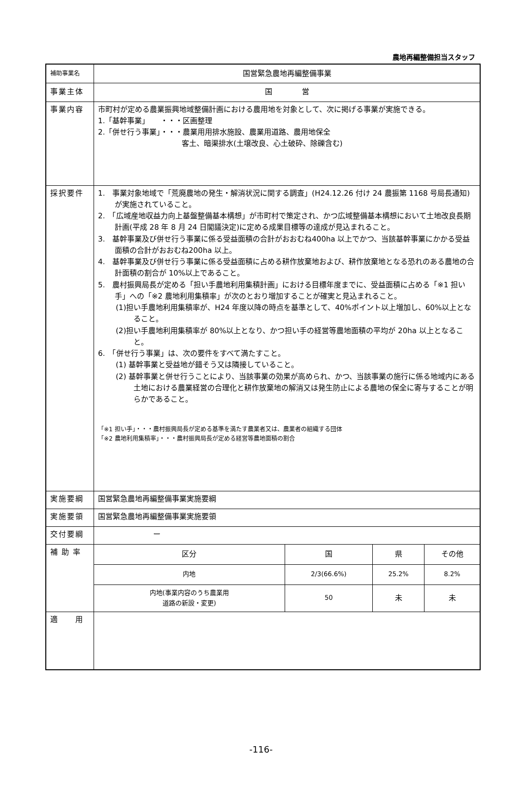農地再編整備担当スタッフ
| 補助事業名 | 国営緊急農地再編整備事業 |
| 事業主体 | 国 営 |
| 事業内容 | 市町村が定める農業振興地域整備計画における農用地を対象として、次に掲げる事業が実施できる。 1.「基幹事業」 ・・・区画整理 2.「併せ行う事業」・・・農業用用排水施設、農業用道路、農用地保全 客土、暗渠排水(土壌改良、心土破砕、除礫含む) |
| 採択要件 | 1. 事業対象地域で「荒廃農地の発生・解消状況に関する調査」(H24.12.26 付け 24 農振第 1168 号局長通知)が実施されていること。 2. 「広域産地収益力向上基盤整備基本構想」が市町村で策定され、かつ広域整備基本構想において土地改良長期計画(平成 28 年 8 月 24 日閣議決定)に定める成果目標等の達成が見込まれること。 3. 基幹事業及び併せ行う事業に係る受益面積の合計がおおむね400ha 以上でかつ、当該基幹事業にかかる受益面積の合計がおおむね200ha 以上。 4. 基幹事業及び併せ行う事業に係る受益面積に占める耕作放棄地および、耕作放棄地となる恐れのある農地の合計面積の割合が 10%以上であること。 5. 農村振興局長が定める「担い手農地利用集積計画」における目標年度までに、受益面積に占める「※1 担い手」への「※2 農地利用集積率」が次のとおり増加することが確実と見込まれること。 (1)担い手農地利用集積率が、H24 年度以降の時点を基準として、40%ポイント以上増加し、60%以上となること。 (2)担い手農地利用集積率が 80%以上となり、かつ担い手の経営等農地面積の平均が 20ha 以上となること。 6. 「併せ行う事業」は、次の要件をすべて満たすこと。 (1) 基幹事業と受益地が錯そう又は隣接していること。 (2) 基幹事業と併せ行うことにより、当該事業の効果が高められ、かつ、当該事業の施行に係る地域内にある土地における農業経営の合理化と耕作放棄地の解消又は発生防止による農地の保全に寄与することが明らかであること。 「※1 担い手」・・・農村振興局長が定める基準を満たす農業者又は、農業者の組織する団体 「※2 農地利用集積率」・・・農村振興局長が定める経営等農地面積の割合 |
| 実施要綱 | 国営緊急農地再編整備事業実施要綱 |
| 実施要領 | 国営緊急農地再編整備事業実施要領 |
| 交付要綱 | ー |
| 補助率 | / 区分 / 国 / 県 / その他 / / 内地 / 2/3(66.6%) / 25.2% / 8.2% / / 内地(事業内容のうち農業用 道路の新設・変更) / 50 / 未 / 未 / |
| 適 用 | |
-116-